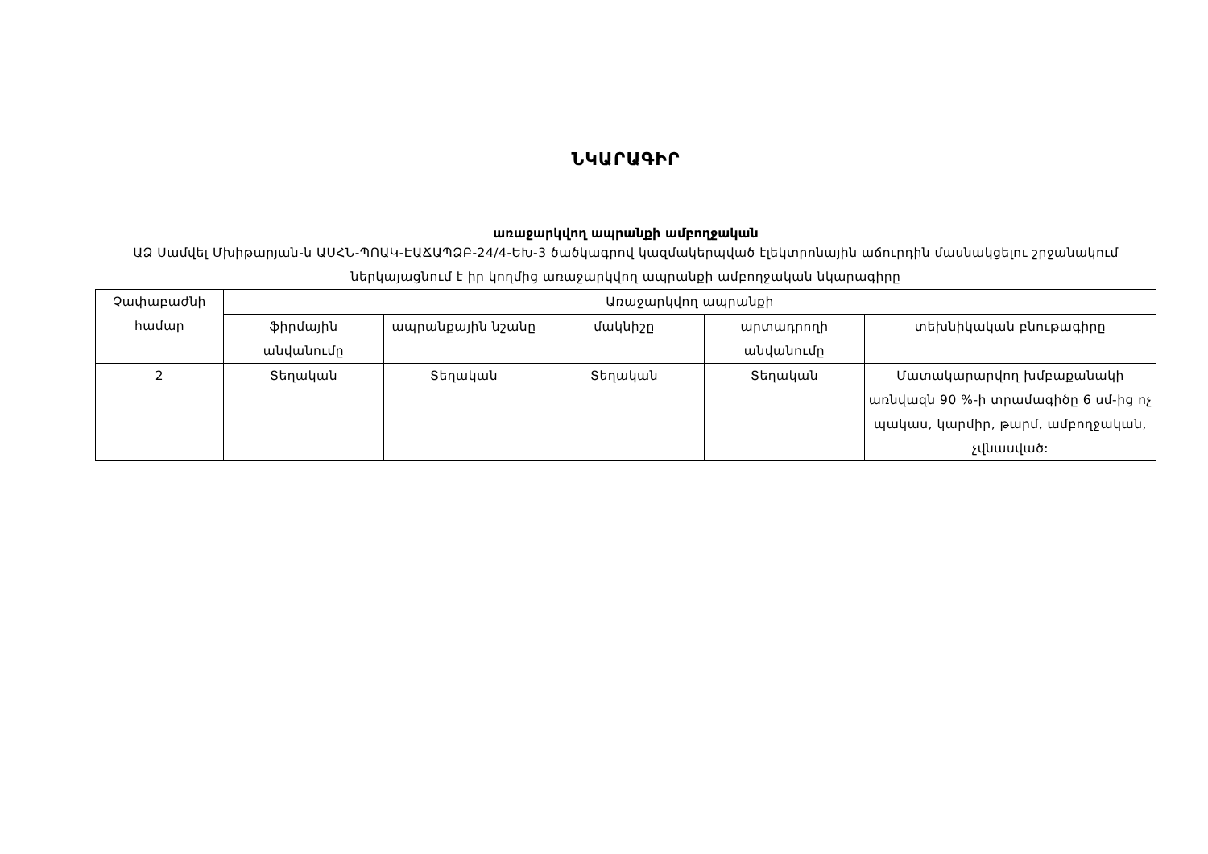ՆԿԱՐԱԳԻՐ
առաջարկվող ապրանքի ամբողջական
ԱՁ Սամվել Մխիթարյան-ն ԱՍՀՆ-ՊՈԱԿ-ԷԱՃԱՊՁԲ-24/4-ԵԽ-3 ծածկագրով կազմակերպված էլեկտրոնային աճուրդին մասնակցելու շրջանակում ներկայացնում է իր կողմից առաջարկվող ապրանքի ամբողջական նկարագիրը
| Չափաբաժնի համար | Առաջարկվող ապրանքի | | | | |
| --- | --- | --- | --- | --- | --- |
| | ֆիրմային անվանումը | ապրանքային նշանը | մակնիշը | արտադրողի անվանումը | տեխնիկական բնութագիրը |
| 2 | Տեղական | Տեղական | Տեղական | Տեղական | Մատակարարվող խմբաքանակի առնվազն 90 %-ի տրամագիծը 6 սմ-ից ոչ պակաս, կարմիր, թարմ, ամբողջական, չվնասված: |